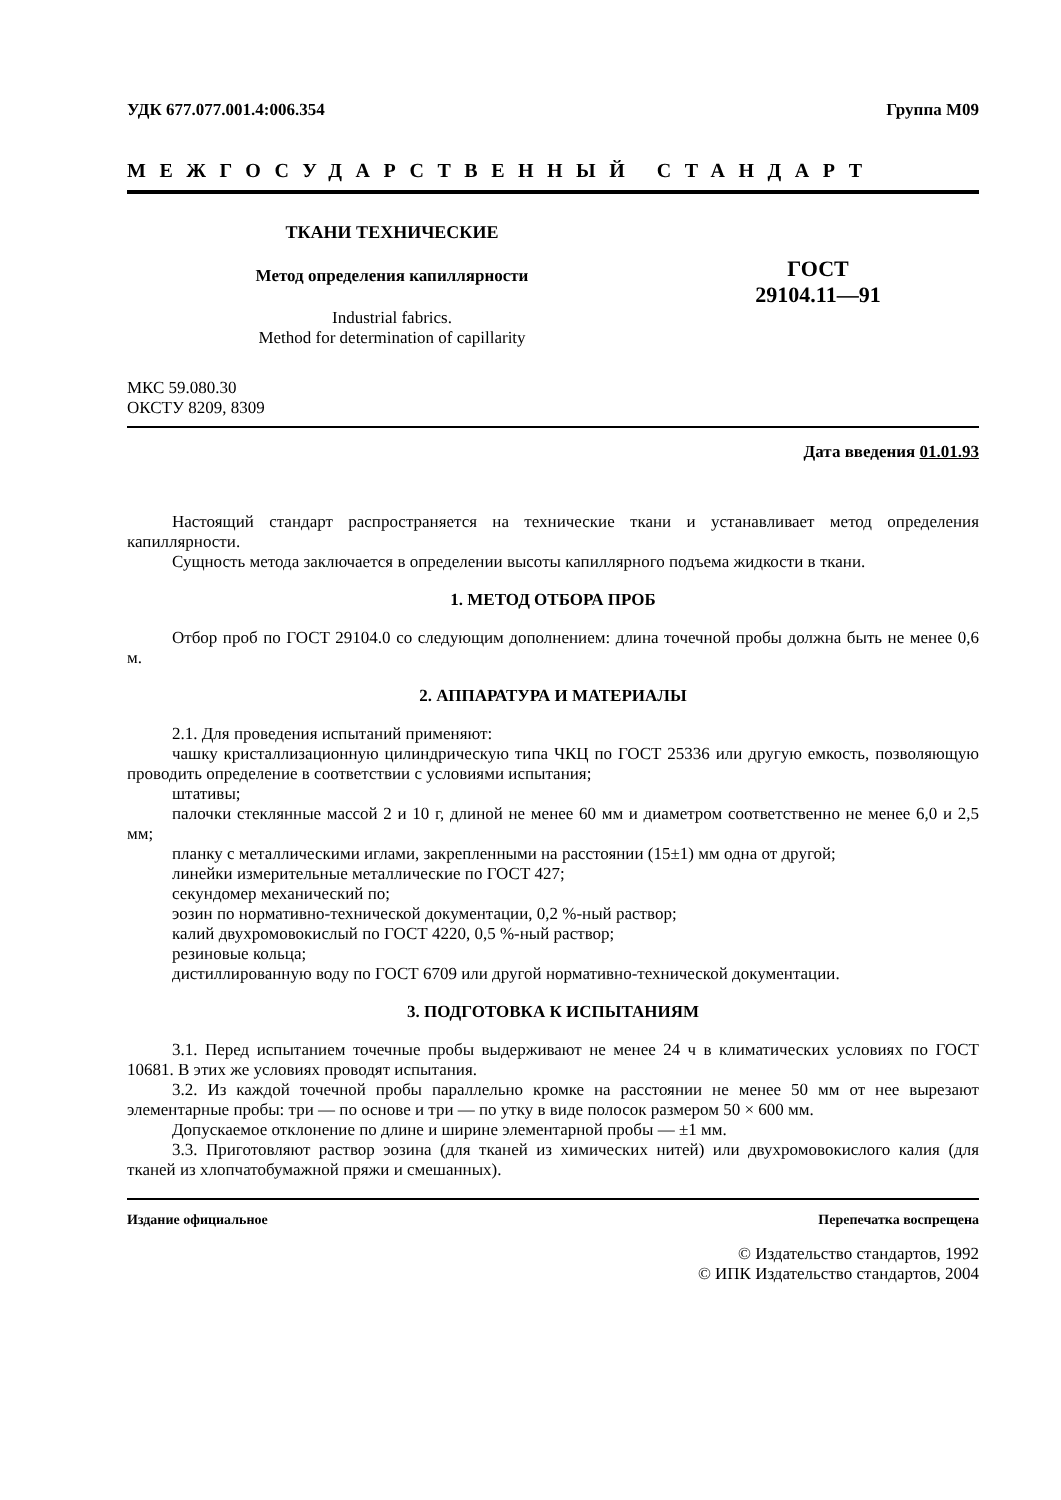УДК 677.077.001.4:006.354 Группа М09
МЕЖГОСУДАРСТВЕННЫЙ СТАНДАРТ
ТКАНИ ТЕХНИЧЕСКИЕ
Метод определения капиллярности
Industrial fabrics.
Method for determination of capillarity
ГОСТ
29104.11—91
МКС 59.080.30
ОКСТУ 8209, 8309
Дата введения 01.01.93
Настоящий стандарт распространяется на технические ткани и устанавливает метод определения капиллярности.
Сущность метода заключается в определении высоты капиллярного подъема жидкости в ткани.
1. МЕТОД ОТБОРА ПРОБ
Отбор проб по ГОСТ 29104.0 со следующим дополнением: длина точечной пробы должна быть не менее 0,6 м.
2. АППАРАТУРА И МАТЕРИАЛЫ
2.1. Для проведения испытаний применяют:
чашку кристаллизационную цилиндрическую типа ЧКЦ по ГОСТ 25336 или другую емкость, позволяющую проводить определение в соответствии с условиями испытания;
штативы;
палочки стеклянные массой 2 и 10 г, длиной не менее 60 мм и диаметром соответственно не менее 6,0 и 2,5 мм;
планку с металлическими иглами, закрепленными на расстоянии (15±1) мм одна от другой;
линейки измерительные металлические по ГОСТ 427;
секундомер механический по;
эозин по нормативно-технической документации, 0,2 %-ный раствор;
калий двухромовокислый по ГОСТ 4220, 0,5 %-ный раствор;
резиновые кольца;
дистиллированную воду по ГОСТ 6709 или другой нормативно-технической документации.
3. ПОДГОТОВКА К ИСПЫТАНИЯМ
3.1. Перед испытанием точечные пробы выдерживают не менее 24 ч в климатических условиях по ГОСТ 10681. В этих же условиях проводят испытания.
3.2. Из каждой точечной пробы параллельно кромке на расстоянии не менее 50 мм от нее вырезают элементарные пробы: три — по основе и три — по утку в виде полосок размером 50 × 600 мм.
Допускаемое отклонение по длине и ширине элементарной пробы — ±1 мм.
3.3. Приготовляют раствор эозина (для тканей из химических нитей) или двухромовокислого калия (для тканей из хлопчатобумажной пряжи и смешанных).
Издание официальное Перепечатка воспрещена
© Издательство стандартов, 1992
© ИПК Издательство стандартов, 2004